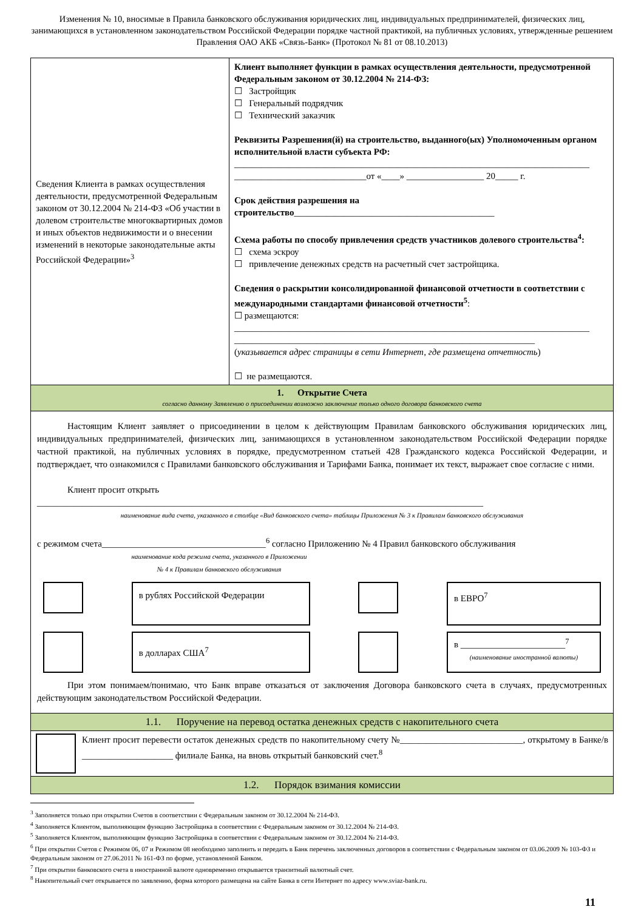Изменения № 10, вносимые в Правила банковского обслуживания юридических лиц, индивидуальных предпринимателей, физических лиц, занимающихся в установленном законодательством Российской Федерации порядке частной практикой, на публичных условиях, утвержденные решением Правления ОАО АКБ «Связь-Банк» (Протокол № 81 от 08.10.2013)
| Сведения Клиента в рамках осуществления деятельности, предусмотренной Федеральным законом от 30.12.2004 № 214-ФЗ «Об участии в долевом строительстве многоквартирных домов и иных объектов недвижимости и о внесении изменений в некоторые законодательные акты Российской Федерации»<sup>3</sup> | Клиент выполняет функции в рамках осуществления деятельности, предусмотренной Федеральным законом от 30.12.2004 № 214-ФЗ: ☐ Застройщик ☐ Генеральный подрядчик ☐ Технический заказчик Реквизиты Разрешения(й) на строительство, выданного(ых) Уполномоченным органом исполнительной власти субъекта РФ: ______________________________________________________________________________ _____________________________от «____» _________________ 20_____ г. Срок действия разрешения на строительство ____________________________________________ Схема работы по способу привлечения средств участников долевого строительства<sup>4</sup>: ☐ схема эскроу ☐ привлечение денежных средств на расчетный счет застройщика. Сведения о раскрытии консолидированной финансовой отчетности в соответствии с международными стандартами финансовой отчетности<sup>5</sup> : ☐ размещаются: ______________________________________________________________________________ __________________________________________________________________ ( указывается адрес страницы в сети Интернет, где размещена отчетность ) ☐ не размещаются. |
| 1. Открытие Счета согласно данному Заявлению о присоединении возможно заключение только одного договора банковского счета | |
| Настоящим Клиент заявляет о присоединении в целом к действующим Правилам банковского обслуживания юридических лиц, индивидуальных предпринимателей, физических лиц, занимающихся в установленном законодательством Российской Федерации порядке частной практикой, на публичных условиях в порядке, предусмотренном статьей 428 Гражданского кодекса Российской Федерации, и подтверждает, что ознакомился с Правилами банковского обслуживания и Тарифами Банка, понимает их текст, выражает свое согласие с ними. Клиент просит открыть __________________________________________________________________________________________________ наименование вида счета, указанного в столбце «Вид банковского счета» таблицы Приложения № 3 к Правилам банковского обслуживания с режимом счета____________________________________<sup>6</sup> согласно Приложению № 4 Правил банковского обслуживания наименование кода режима счета, указанного в Приложении № 4 к Правилам банковского обслуживания в рублях Российской Федерации в ЕВРО<sup>7</sup> в долларах США<sup>7</sup> в _______________________<sup>7</sup> (наименование иностранной валюты) При этом понимаем/понимаю, что Банк вправе отказаться от заключения Договора банковского счета в случаях, предусмотренных действующим законодательством Российской Федерации. | |
| 1.1. Поручение на перевод остатка денежных средств с накопительного счета | |
| Клиент просит перевести остаток денежных средств по накопительному счету №___________________________, открытому в Банке/в ____________________ филиале Банка, на вновь открытый банковский счет.<sup>8</sup> | |
| 1.2. Порядок взимания комиссии | |
<sup>3</sup> Заполняется только при открытии Счетов в соответствии с Федеральным законом от 30.12.2004 № 214-ФЗ.
<sup>4</sup> Заполняется Клиентом, выполняющим функцию Застройщика в соответствии с Федеральным законом от 30.12.2004 № 214-ФЗ.
<sup>5</sup> Заполняется Клиентом, выполняющим функцию Застройщика в соответствии с Федеральным законом от 30.12.2004 № 214-ФЗ.
<sup>6</sup> При открытии Счетов с Режимом 06, 07 и Режимом 08 необходимо заполнить и передать в Банк перечень заключенных договоров в соответствии с Федеральным законом от 03.06.2009 № 103-ФЗ и Федеральным законом от 27.06.2011 № 161-ФЗ по форме, установленной Банком.
<sup>7</sup> При открытии банковского счета в иностранной валюте одновременно открывается транзитный валютный счет.
<sup>8</sup> Накопительный счет открывается по заявлению, форма которого размещена на сайте Банка в сети Интернет по адресу www.sviaz-bank.ru.
11